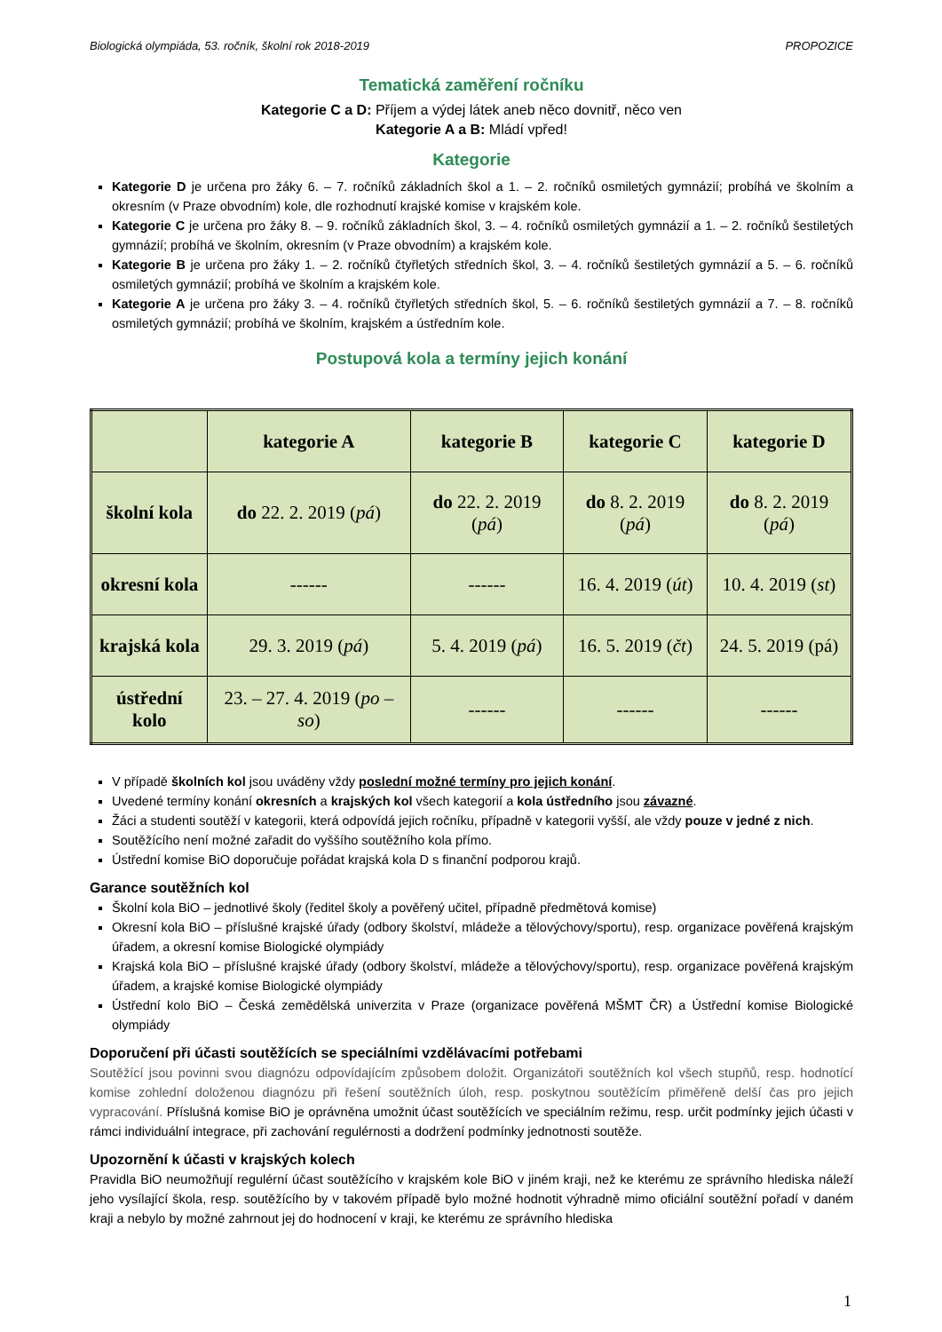Biologická olympiáda, 53. ročník, školní rok 2018-2019 PROPOZICE
Tematická zaměření ročníku
Kategorie C a D: Příjem a výdej látek aneb něco dovnitř, něco ven
Kategorie A a B: Mládí vpřed!
Kategorie
Kategorie D je určena pro žáky 6. – 7. ročníků základních škol a 1. – 2. ročníků osmiletých gymnázií; probíhá ve školním a okresním (v Praze obvodním) kole, dle rozhodnutí krajské komise v krajském kole.
Kategorie C je určena pro žáky 8. – 9. ročníků základních škol, 3. – 4. ročníků osmiletých gymnázií a 1. – 2. ročníků šestiletých gymnázií; probíhá ve školním, okresním (v Praze obvodním) a krajském kole.
Kategorie B je určena pro žáky 1. – 2. ročníků čtyřletých středních škol, 3. – 4. ročníků šestiletých gymnázií a 5. – 6. ročníků osmiletých gymnázií; probíhá ve školním a krajském kole.
Kategorie A je určena pro žáky 3. – 4. ročníků čtyřletých středních škol, 5. – 6. ročníků šestiletých gymnázií a 7. – 8. ročníků osmiletých gymnázií; probíhá ve školním, krajském a ústředním kole.
Postupová kola a termíny jejich konání
| | kategorie A | kategorie B | kategorie C | kategorie D |
| --- | --- | --- | --- | --- |
| školní kola | do 22. 2. 2019 ( pá ) | do 22. 2. 2019 ( pá ) | do 8. 2. 2019 ( pá ) | do 8. 2. 2019 ( pá ) |
| okresní kola | ------ | ------ | 16. 4. 2019 ( út ) | 10. 4. 2019 ( st ) |
| krajská kola | 29. 3. 2019 ( pá ) | 5. 4. 2019 ( pá ) | 16. 5. 2019 ( čt ) | 24. 5. 2019 (pá) |
| ústřední kolo | 23. – 27. 4. 2019 ( po – so ) | ------ | ------ | ------ |
V případě školních kol jsou uváděny vždy poslední možné termíny pro jejich konání.
Uvedené termíny konání okresních a krajských kol všech kategorií a kola ústředního jsou závazné.
Žáci a studenti soutěží v kategorii, která odpovídá jejich ročníku, případně v kategorii vyšší, ale vždy pouze v jedné z nich.
Soutěžícího není možné zařadit do vyššího soutěžního kola přímo.
Ústřední komise BiO doporučuje pořádat krajská kola D s finanční podporou krajů.
Garance soutěžních kol
Školní kola BiO – jednotlivé školy (ředitel školy a pověřený učitel, případně předmětová komise)
Okresní kola BiO – příslušné krajské úřady (odbory školství, mládeže a tělovýchovy/sportu), resp. organizace pověřená krajským úřadem, a okresní komise Biologické olympiády
Krajská kola BiO – příslušné krajské úřady (odbory školství, mládeže a tělovýchovy/sportu), resp. organizace pověřená krajským úřadem, a krajské komise Biologické olympiády
Ústřední kolo BiO – Česká zemědělská univerzita v Praze (organizace pověřená MŠMT ČR) a Ústřední komise Biologické olympiády
Doporučení při účasti soutěžících se speciálními vzdělávacími potřebami
Soutěžící jsou povinni svou diagnózu odpovídajícím způsobem doložit. Organizátoři soutěžních kol všech stupňů, resp. hodnotící komise zohlední doloženou diagnózu při řešení soutěžních úloh, resp. poskytnou soutěžícím přiměřeně delší čas pro jejich vypracování. Příslušná komise BiO je oprávněna umožnit účast soutěžících ve speciálním režimu, resp. určit podmínky jejich účasti v rámci individuální integrace, při zachování regulérnosti a dodržení podmínky jednotnosti soutěže.
Upozornění k účasti v krajských kolech
Pravidla BiO neumožňují regulérní účast soutěžícího v krajském kole BiO v jiném kraji, než ke kterému ze správního hlediska náleží jeho vysílající škola, resp. soutěžícího by v takovém případě bylo možné hodnotit výhradně mimo oficiální soutěžní pořadí v daném kraji a nebylo by možné zahrnout jej do hodnocení v kraji, ke kterému ze správního hlediska
1